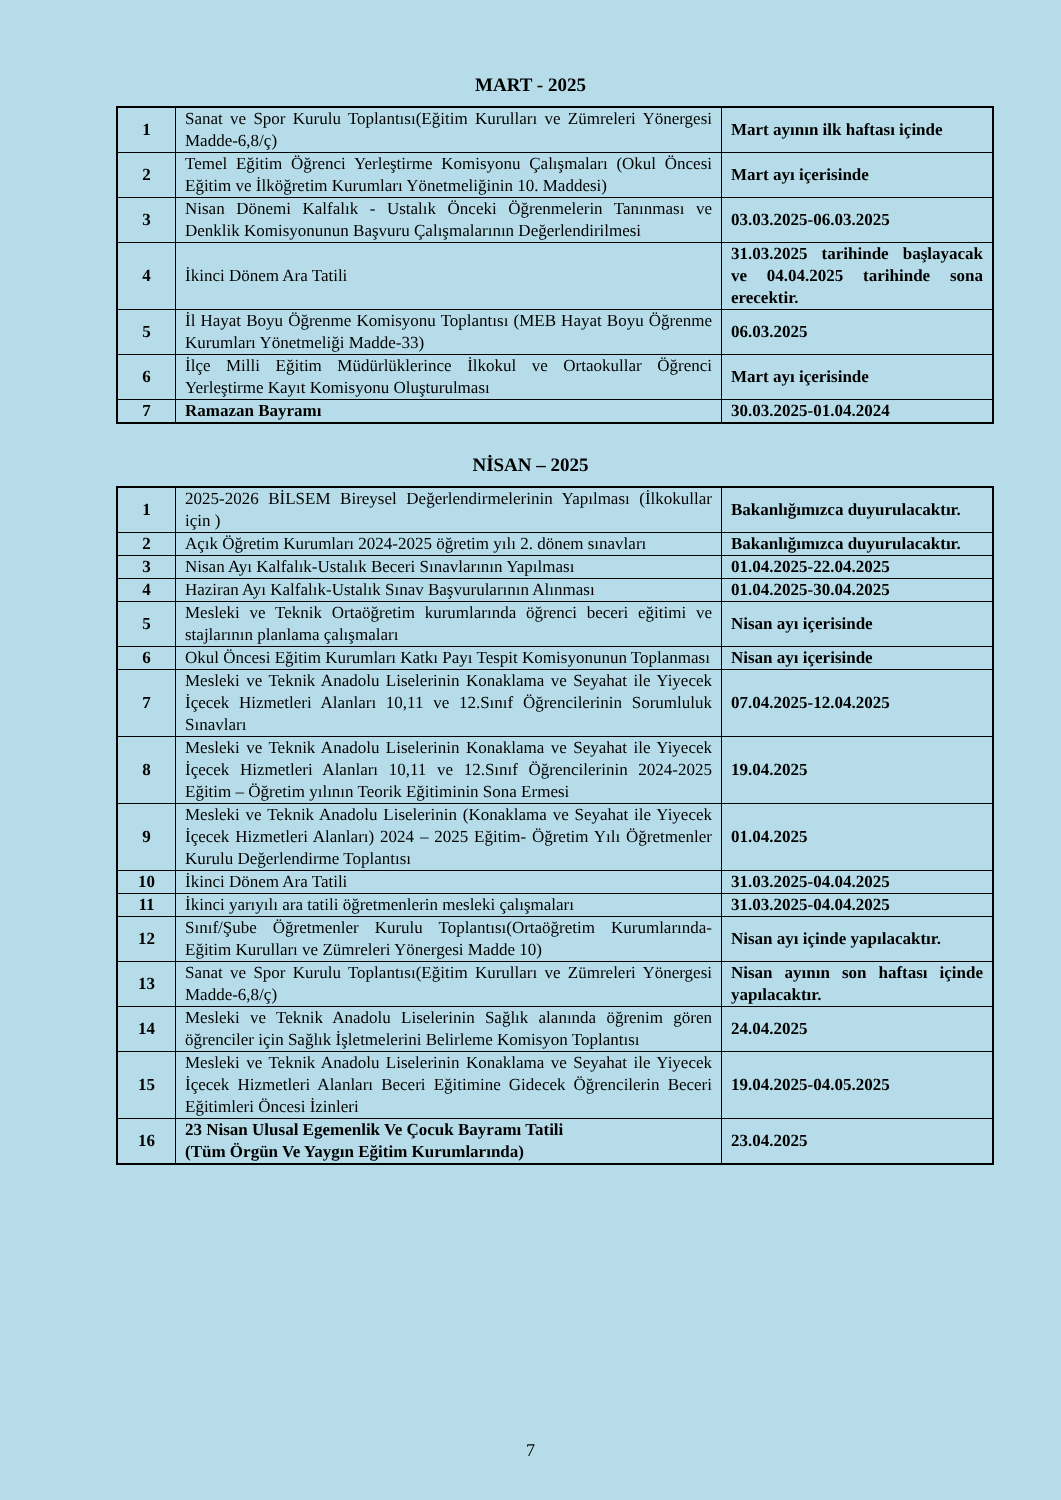MART - 2025
| 1 | Sanat ve Spor Kurulu Toplantısı(Eğitim Kurulları ve Zümreleri Yönergesi Madde-6,8/ç) | Mart ayının ilk haftası içinde |
| 2 | Temel Eğitim Öğrenci Yerleştirme Komisyonu Çalışmaları (Okul Öncesi Eğitim ve İlköğretim Kurumları Yönetmeliğinin 10. Maddesi) | Mart ayı içerisinde |
| 3 | Nisan Dönemi Kalfalık - Ustalık Önceki Öğrenmelerin Tanınması ve Denklik Komisyonunun Başvuru Çalışmalarının Değerlendirilmesi | 03.03.2025-06.03.2025 |
| 4 | İkinci Dönem Ara Tatili | 31.03.2025 tarihinde başlayacak ve 04.04.2025 tarihinde sona erecektir. |
| 5 | İl Hayat Boyu Öğrenme Komisyonu Toplantısı (MEB Hayat Boyu Öğrenme Kurumları Yönetmeliği Madde-33) | 06.03.2025 |
| 6 | İlçe Milli Eğitim Müdürlüklerince İlkokul ve Ortaokullar Öğrenci Yerleştirme Kayıt Komisyonu Oluşturulması | Mart ayı içerisinde |
| 7 | Ramazan Bayramı | 30.03.2025-01.04.2024 |
NİSAN – 2025
| 1 | 2025-2026 BİLSEM Bireysel Değerlendirmelerinin Yapılması (İlkokullar için ) | Bakanlığımızca duyurulacaktır. |
| 2 | Açık Öğretim Kurumları 2024-2025 öğretim yılı 2. dönem sınavları | Bakanlığımızca duyurulacaktır. |
| 3 | Nisan Ayı Kalfalık-Ustalık Beceri Sınavlarının Yapılması | 01.04.2025-22.04.2025 |
| 4 | Haziran Ayı Kalfalık-Ustalık Sınav Başvurularının Alınması | 01.04.2025-30.04.2025 |
| 5 | Mesleki ve Teknik Ortaöğretim kurumlarında öğrenci beceri eğitimi ve stajlarının planlama çalışmaları | Nisan ayı içerisinde |
| 6 | Okul Öncesi Eğitim Kurumları Katkı Payı Tespit Komisyonunun Toplanması | Nisan ayı içerisinde |
| 7 | Mesleki ve Teknik Anadolu Liselerinin Konaklama ve Seyahat ile Yiyecek İçecek Hizmetleri Alanları 10,11 ve 12.Sınıf Öğrencilerinin Sorumluluk Sınavları | 07.04.2025-12.04.2025 |
| 8 | Mesleki ve Teknik Anadolu Liselerinin Konaklama ve Seyahat ile Yiyecek İçecek Hizmetleri Alanları 10,11 ve 12.Sınıf Öğrencilerinin 2024-2025 Eğitim – Öğretim yılının Teorik Eğitiminin Sona Ermesi | 19.04.2025 |
| 9 | Mesleki ve Teknik Anadolu Liselerinin (Konaklama ve Seyahat ile Yiyecek İçecek Hizmetleri Alanları) 2024 – 2025 Eğitim- Öğretim Yılı Öğretmenler Kurulu Değerlendirme Toplantısı | 01.04.2025 |
| 10 | İkinci Dönem Ara Tatili | 31.03.2025-04.04.2025 |
| 11 | İkinci yarıyılı ara tatili öğretmenlerin mesleki çalışmaları | 31.03.2025-04.04.2025 |
| 12 | Sınıf/Şube Öğretmenler Kurulu Toplantısı(Ortaöğretim Kurumlarında- Eğitim Kurulları ve Zümreleri Yönergesi Madde 10) | Nisan ayı içinde yapılacaktır. |
| 13 | Sanat ve Spor Kurulu Toplantısı(Eğitim Kurulları ve Zümreleri Yönergesi Madde-6,8/ç) | Nisan ayının son haftası içinde yapılacaktır. |
| 14 | Mesleki ve Teknik Anadolu Liselerinin Sağlık alanında öğrenim gören öğrenciler için Sağlık İşletmelerini Belirleme Komisyon Toplantısı | 24.04.2025 |
| 15 | Mesleki ve Teknik Anadolu Liselerinin Konaklama ve Seyahat ile Yiyecek İçecek Hizmetleri Alanları Beceri Eğitimine Gidecek Öğrencilerin Beceri Eğitimleri Öncesi İzinleri | 19.04.2025-04.05.2025 |
| 16 | 23 Nisan Ulusal Egemenlik Ve Çocuk Bayramı Tatili (Tüm Örgün Ve Yaygın Eğitim Kurumlarında) | 23.04.2025 |
7